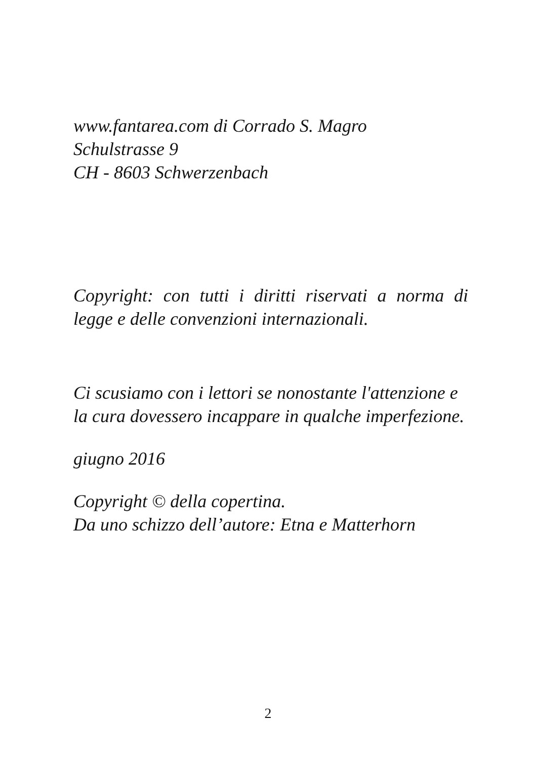www.fantarea.com di Corrado S. Magro
Schulstrasse 9
CH - 8603 Schwerzenbach
Copyright: con tutti i diritti riservati a norma di legge e delle convenzioni internazionali.
Ci scusiamo con i lettori se nonostante l'attenzione e
la cura dovessero incappare in qualche imperfezione.
giugno 2016
Copyright © della copertina.
Da uno schizzo dell’autore: Etna e Matterhorn
2